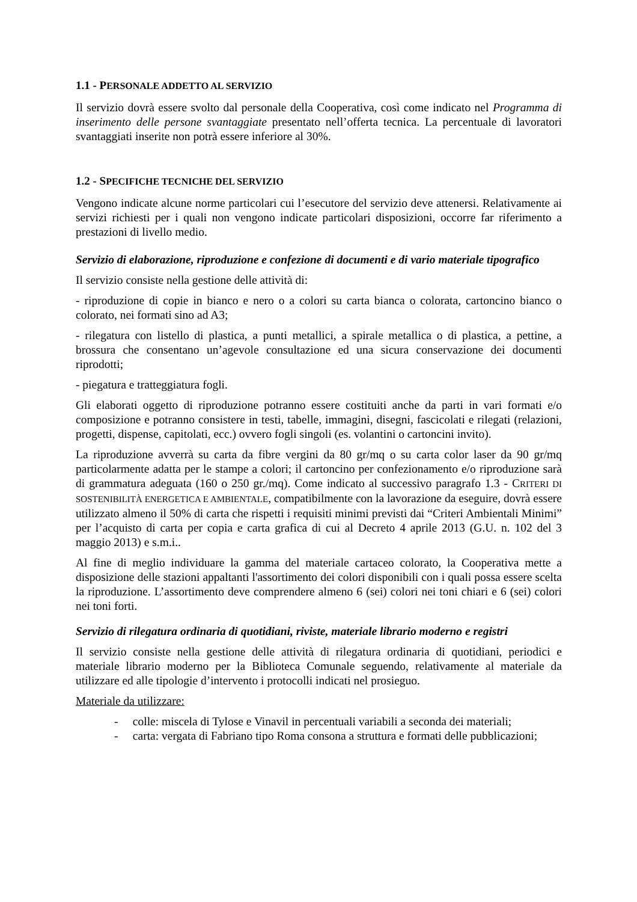1.1 - PERSONALE ADDETTO AL SERVIZIO
Il servizio dovrà essere svolto dal personale della Cooperativa, così come indicato nel Programma di inserimento delle persone svantaggiate presentato nell’offerta tecnica. La percentuale di lavoratori svantaggiati inserite non potrà essere inferiore al 30%.
1.2 - SPECIFICHE TECNICHE DEL SERVIZIO
Vengono indicate alcune norme particolari cui l’esecutore del servizio deve attenersi. Relativamente ai servizi richiesti per i quali non vengono indicate particolari disposizioni, occorre far riferimento a prestazioni di livello medio.
Servizio di elaborazione, riproduzione e confezione di documenti e di vario materiale tipografico
Il servizio consiste nella gestione delle attività di:
- riproduzione di copie in bianco e nero o a colori su carta bianca o colorata, cartoncino bianco o colorato, nei formati sino ad A3;
- rilegatura con listello di plastica, a punti metallici, a spirale metallica o di plastica, a pettine, a brossura che consentano un’agevole consultazione ed una sicura conservazione dei documenti riprodotti;
- piegatura e tratteggiatura fogli.
Gli elaborati oggetto di riproduzione potranno essere costituiti anche da parti in vari formati e/o composizione e potranno consistere in testi, tabelle, immagini, disegni, fascicolati e rilegati (relazioni, progetti, dispense, capitolati, ecc.) ovvero fogli singoli (es. volantini o cartoncini invito).
La riproduzione avverrà su carta da fibre vergini da 80 gr/mq o su carta color laser da 90 gr/mq particolarmente adatta per le stampe a colori; il cartoncino per confezionamento e/o riproduzione sarà di grammatura adeguata (160 o 250 gr./mq). Come indicato al successivo paragrafo 1.3 - CRITERI DI SOSTENIBILITÀ ENERGETICA E AMBIENTALE, compatibilmente con la lavorazione da eseguire, dovrà essere utilizzato almeno il 50% di carta che rispetti i requisiti minimi previsti dai “Criteri Ambientali Minimi” per l’acquisto di carta per copia e carta grafica di cui al Decreto 4 aprile 2013 (G.U. n. 102 del 3 maggio 2013) e s.m.i..
Al fine di meglio individuare la gamma del materiale cartaceo colorato, la Cooperativa mette a disposizione delle stazioni appaltanti l'assortimento dei colori disponibili con i quali possa essere scelta la riproduzione. L’assortimento deve comprendere almeno 6 (sei) colori nei toni chiari e 6 (sei) colori nei toni forti.
Servizio di rilegatura ordinaria di quotidiani, riviste, materiale librario moderno e registri
Il servizio consiste nella gestione delle attività di rilegatura ordinaria di quotidiani, periodici e materiale librario moderno per la Biblioteca Comunale seguendo, relativamente al materiale da utilizzare ed alle tipologie d’intervento i protocolli indicati nel prosieguo.
Materiale da utilizzare:
- colle: miscela di Tylose e Vinavil in percentuali variabili a seconda dei materiali;
- carta: vergata di Fabriano tipo Roma consona a struttura e formati delle pubblicazioni;